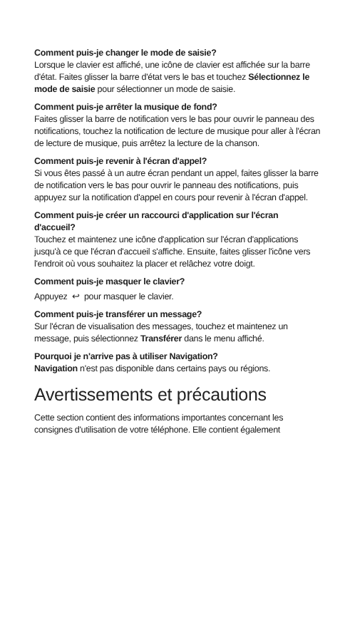Comment puis-je changer le mode de saisie?
Lorsque le clavier est affiché, une icône de clavier est affichée sur la barre d'état. Faites glisser la barre d'état vers le bas et touchez Sélectionnez le mode de saisie pour sélectionner un mode de saisie.
Comment puis-je arrêter la musique de fond?
Faites glisser la barre de notification vers le bas pour ouvrir le panneau des notifications, touchez la notification de lecture de musique pour aller à l'écran de lecture de musique, puis arrêtez la lecture de la chanson.
Comment puis-je revenir à l'écran d'appel?
Si vous êtes passé à un autre écran pendant un appel, faites glisser la barre de notification vers le bas pour ouvrir le panneau des notifications, puis appuyez sur la notification d'appel en cours pour revenir à l'écran d'appel.
Comment puis-je créer un raccourci d'application sur l'écran d'accueil?
Touchez et maintenez une icône d'application sur l'écran d'applications jusqu'à ce que l'écran d'accueil s'affiche. Ensuite, faites glisser l'icône vers l'endroit où vous souhaitez la placer et relâchez votre doigt.
Comment puis-je masquer le clavier?
Appuyez ↩ pour masquer le clavier.
Comment puis-je transférer un message?
Sur l'écran de visualisation des messages, touchez et maintenez un message, puis sélectionnez Transférer dans le menu affiché.
Pourquoi je n'arrive pas à utiliser Navigation?
Navigation n'est pas disponible dans certains pays ou régions.
Avertissements et précautions
Cette section contient des informations importantes concernant les consignes d'utilisation de votre téléphone. Elle contient également